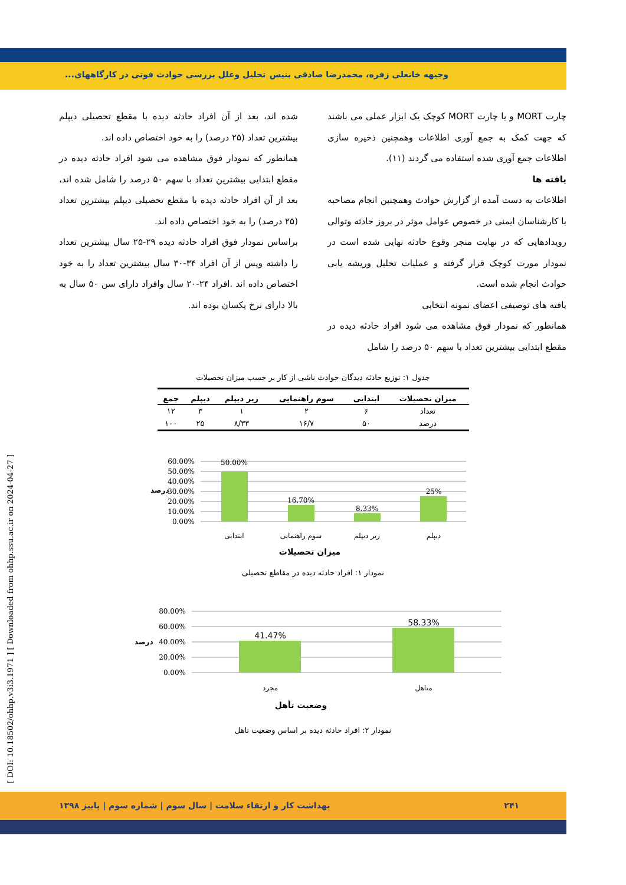وجیهه خانعلی زفره، محمدرضا صادقی بنیس تحلیل وعلل بررسی حوادث فوتی در کارگاههای...
چارت MORT و یا چارت MORT کوچک یک ابزار عملی می باشند که جهت کمک به جمع آوری اطلاعات وهمچنین ذخیره سازی اطلاعات جمع آوری شده استفاده می گردند (۱۱).
یافته ها
اطلاعات به دست آمده از گزارش حوادث وهمچنین انجام مصاحبه با کارشناسان ایمنی در خصوص عوامل موثر در بروز حادثه وتوالی رویدادهایی که در نهایت منجر وقوع حادثه نهایی شده است در نمودار مورت کوچک قرار گرفته و عملیات تحلیل وریشه یابی حوادث انجام شده است.
یافته های توصیفی اعضای نمونه انتخابی
همانطور که نمودار فوق مشاهده می شود افراد حادثه دیده در مقطع ابتدایی بیشترین تعداد با سهم ۵۰ درصد را شامل
شده اند، بعد از آن افراد حادثه دیده با مقطع تحصیلی دیپلم بیشترین تعداد (۲۵ درصد) را به خود اختصاص داده اند.
همانطور که نمودار فوق مشاهده می شود افراد حادثه دیده در مقطع ابتدایی بیشترین تعداد با سهم ۵۰ درصد را شامل شده اند، بعد از آن افراد حادثه دیده با مقطع تحصیلی دیپلم بیشترین تعداد (۲۵ درصد) را به خود اختصاص داده اند.
براساس نمودار فوق افراد حادثه دیده ۲۹-۲۵ سال بیشترین تعداد را داشته وپس از آن افراد ۳۴-۳۰ سال بیشترین تعداد را به خود اختصاص داده اند .افراد ۲۴-۲۰ سال وافراد دارای سن ۵۰ سال به بالا دارای نرخ یکسان بوده اند.
جدول ۱: توزیع حادثه دیدگان حوادث ناشی از کار بر حسب میزان تحصیلات
| میزان تحصیلات | ابتدایی | سوم راهنمایی | زیر دیپلم | دیپلم | جمع |
| --- | --- | --- | --- | --- | --- |
| تعداد | ۶ | ۲ | ۱ | ۳ | ۱۲ |
| درصد | ۵۰ | ۱۶/۷ | ۸/۳۳ | ۲۵ | ۱۰۰ |
60.00%
50.00%
40.00%
30.00%
20.00%
10.00%
0.00%
درصد
50.00%
16.70%
8.33%
25%
ابتدایی
سوم راهنمایی
زیر دیپلم
دیپلم
میزان تحصیلات
نمودار ۱: افراد حادثه دیده در مقاطع تحصیلی
80.00%
60.00%
40.00%
20.00%
0.00%
درصد
41.47%
58.33%
مجرد
متاهل
وضعیت تأهل
نمودار ۲: افراد حادثه دیده بر اساس وضعیت تاهل
[ DOI: 10.18502/ohhp.v3i3.1971 ] [ Downloaded from ohhp.ssu.ac.ir on 2024-04-27 ]
۲۴۱ بهداشت کار و ارتقاء سلامت | سال سوم | شماره سوم | پاییز ۱۳۹۸